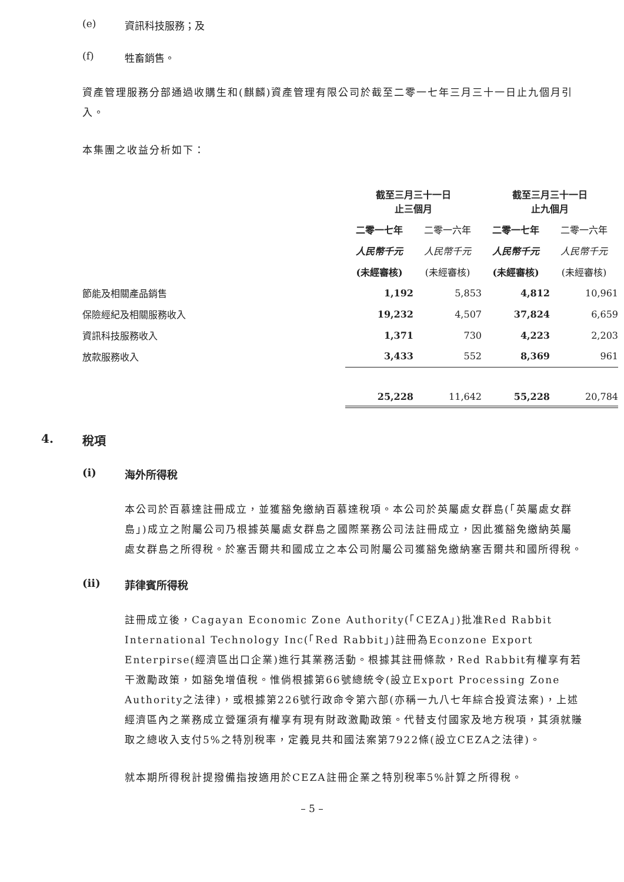(e) 資訊科技服務；及
(f) 牲畜銷售。
資產管理服務分部通過收購生和(麒麟)資產管理有限公司於截至二零一七年三月三十一日止九個月引入。
本集團之收益分析如下：
| | 截至三月三十一日 止三個月 | | 截至三月三十一日 止九個月 | |
| --- | --- | --- | --- | --- |
| | 二零一七年 | 二零一六年 | 二零一七年 | 二零一六年 |
| | 人民幣千元 | 人民幣千元 | 人民幣千元 | 人民幣千元 |
| | (未經審核) | (未經審核) | (未經審核) | (未經審核) |
| 節能及相關產品銷售 | 1,192 | 5,853 | 4,812 | 10,961 |
| 保險經紀及相關服務收入 | 19,232 | 4,507 | 37,824 | 6,659 |
| 資訊科技服務收入 | 1,371 | 730 | 4,223 | 2,203 |
| 放款服務收入 | 3,433 | 552 | 8,369 | 961 |
| | 25,228 | 11,642 | 55,228 | 20,784 |
4. 稅項
(i) 海外所得稅
本公司於百慕達註冊成立，並獲豁免繳納百慕達稅項。本公司於英屬處女群島(「英屬處女群島」)成立之附屬公司乃根據英屬處女群島之國際業務公司法註冊成立，因此獲豁免繳納英屬處女群島之所得稅。於塞舌爾共和國成立之本公司附屬公司獲豁免繳納塞舌爾共和國所得稅。
(ii) 菲律賓所得稅
註冊成立後，Cagayan Economic Zone Authority(「CEZA」)批准Red Rabbit International Technology Inc(「Red Rabbit」)註冊為Econzone Export Enterpirse(經濟區出口企業)進行其業務活動。根據其註冊條款，Red Rabbit有權享有若干激勵政策，如豁免增值稅。惟倘根據第66號總統令(設立Export Processing Zone Authority之法律)，或根據第226號行政命令第六部(亦稱一九八七年綜合投資法案)，上述經濟區內之業務成立營運須有權享有現有財政激勵政策。代替支付國家及地方稅項，其須就賺取之總收入支付5%之特別稅率，定義見共和國法案第7922條(設立CEZA之法律)。
就本期所得稅計提撥備指按適用於CEZA註冊企業之特別稅率5%計算之所得稅。
– 5 –